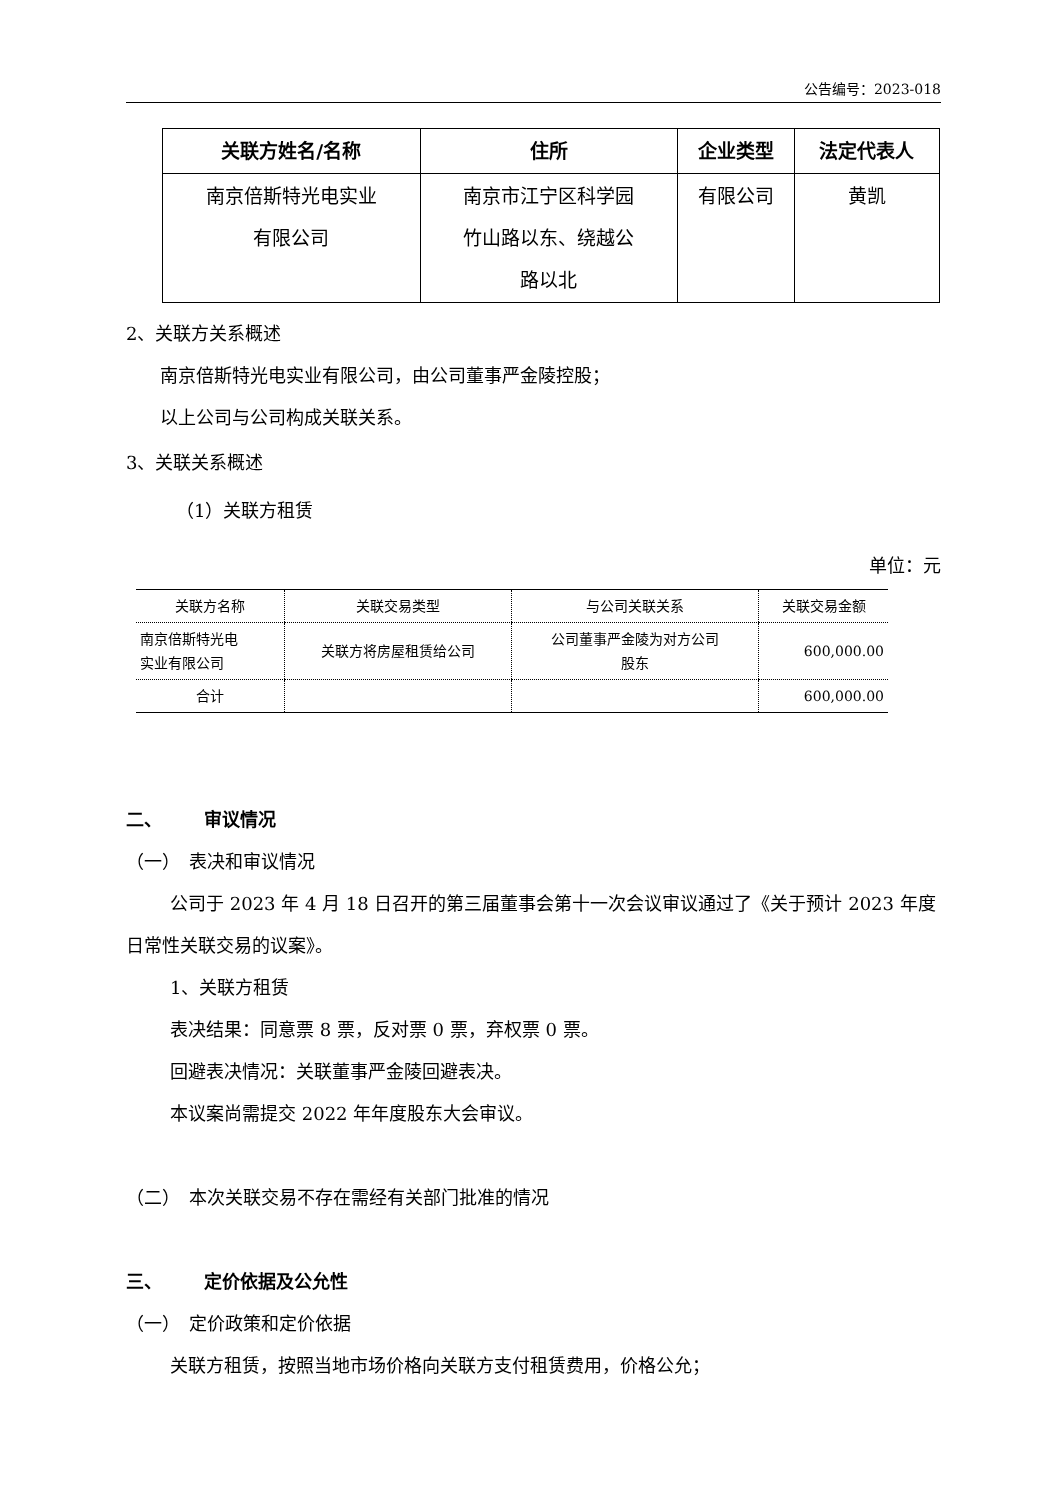公告编号：2023-018
| 关联方姓名/名称 | 住所 | 企业类型 | 法定代表人 |
| --- | --- | --- | --- |
| 南京倍斯特光电实业 有限公司 | 南京市江宁区科学园 竹山路以东、绕越公 路以北 | 有限公司 | 黄凯 |
2、关联方关系概述
南京倍斯特光电实业有限公司，由公司董事严金陵控股；
以上公司与公司构成关联关系。
3、关联关系概述
（1）关联方租赁
单位：元
| 关联方名称 | 关联交易类型 | 与公司关联关系 | 关联交易金额 |
| --- | --- | --- | --- |
| 南京倍斯特光电 实业有限公司 | 关联方将房屋租赁给公司 | 公司董事严金陵为对方公司 股东 | 600,000.00 |
| 合计 | | | 600,000.00 |
二、   审议情况
（一） 表决和审议情况
公司于 2023 年 4 月 18 日召开的第三届董事会第十一次会议审议通过了《关于预计 2023 年度日常性关联交易的议案》。
1、关联方租赁
表决结果：同意票 8 票，反对票 0 票，弃权票 0 票。
回避表决情况：关联董事严金陵回避表决。
本议案尚需提交 2022 年年度股东大会审议。
（二） 本次关联交易不存在需经有关部门批准的情况
三、   定价依据及公允性
（一） 定价政策和定价依据
关联方租赁，按照当地市场价格向关联方支付租赁费用，价格公允；